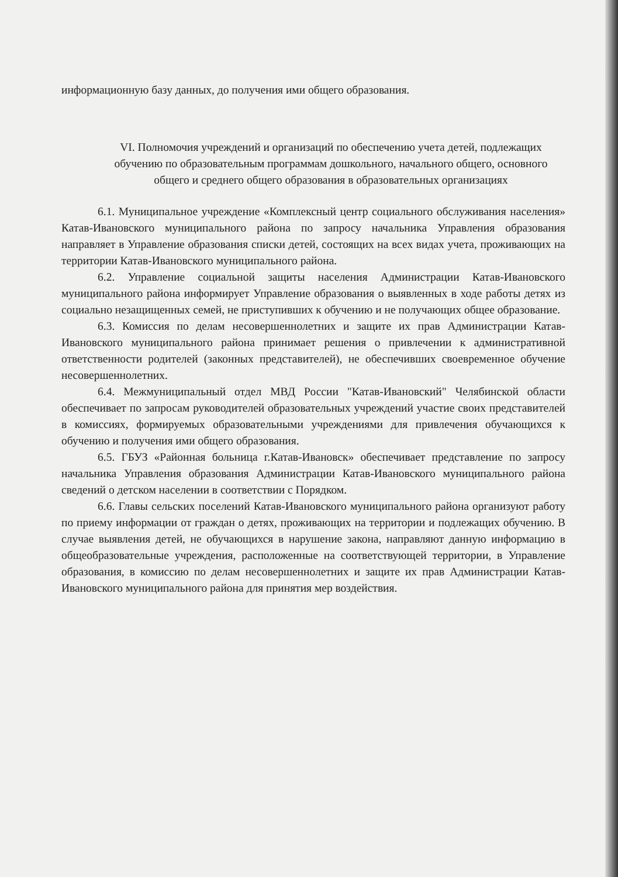информационную базу данных, до получения ими общего образования.
VI. Полномочия учреждений и организаций по обеспечению учета детей, подлежащих обучению по образовательным программам дошкольного, начального общего, основного общего и среднего общего образования в образовательных организациях
6.1. Муниципальное учреждение «Комплексный центр социального обслуживания населения» Катав-Ивановского муниципального района по запросу начальника Управления образования направляет в Управление образования списки детей, состоящих на всех видах учета, проживающих на территории Катав-Ивановского муниципального района.
6.2. Управление социальной защиты населения Администрации Катав-Ивановского муниципального района информирует Управление образования о выявленных в ходе работы детях из социально незащищенных семей, не приступивших к обучению и не получающих общее образование.
6.3. Комиссия по делам несовершеннолетних и защите их прав Администрации Катав-Ивановского муниципального района принимает решения о привлечении к административной ответственности родителей (законных представителей), не обеспечивших своевременное обучение несовершеннолетних.
6.4. Межмуниципальный отдел МВД России "Катав-Ивановский" Челябинской области обеспечивает по запросам руководителей образовательных учреждений участие своих представителей в комиссиях, формируемых образовательными учреждениями для привлечения обучающихся к обучению и получения ими общего образования.
6.5. ГБУЗ «Районная больница г.Катав-Ивановск» обеспечивает представление по запросу начальника Управления образования Администрации Катав-Ивановского муниципального района сведений о детском населении в соответствии с Порядком.
6.6. Главы сельских поселений Катав-Ивановского муниципального района организуют работу по приему информации от граждан о детях, проживающих на территории и подлежащих обучению. В случае выявления детей, не обучающихся в нарушение закона, направляют данную информацию в общеобразовательные учреждения, расположенные на соответствующей территории, в Управление образования, в комиссию по делам несовершеннолетних и защите их прав Администрации Катав-Ивановского муниципального района для принятия мер воздействия.